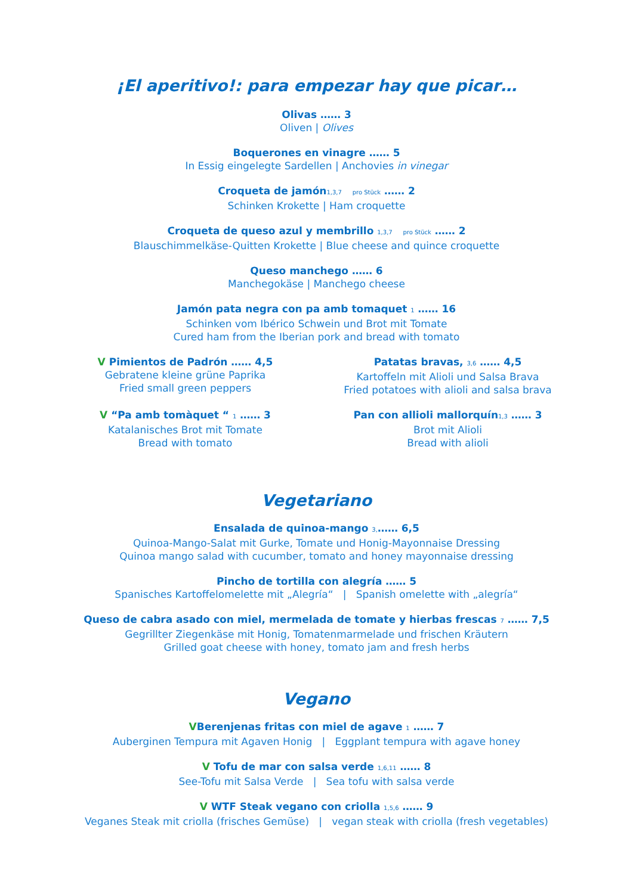¡El aperitivo!: para empezar hay que picar…
Olivas …… 3
Oliven | Olives
Boquerones en vinagre …… 5
In Essig eingelegte Sardellen | Anchovies in vinegar
Croqueta de jamón1,3,7 pro Stück …… 2
Schinken Krokette | Ham croquette
Croqueta de queso azul y membrillo 1,3,7 pro Stück …… 2
Blauschimmelkäse-Quitten Krokette | Blue cheese and quince croquette
Queso manchego …… 6
Manchegokäse | Manchego cheese
Jamón pata negra con pa amb tomaquet 1 …… 16
Schinken vom Ibérico Schwein und Brot mit Tomate
Cured ham from the Iberian pork and bread with tomato
V Pimientos de Padrón …… 4,5
Gebratene kleine grüne Paprika
Fried small green peppers
Patatas bravas, 3,6 …… 4,5
Kartoffeln mit Alioli und Salsa Brava
Fried potatoes with alioli and salsa brava
V “Pa amb tomàquet “ 1 …… 3
Katalanisches Brot mit Tomate
Bread with tomato
Pan con allioli mallorquín1,3 …… 3
Brot mit Alioli
Bread with alioli
Vegetariano
Ensalada de quinoa-mango 3,…… 6,5
Quinoa-Mango-Salat mit Gurke, Tomate und Honig-Mayonnaise Dressing
Quinoa mango salad with cucumber, tomato and honey mayonnaise dressing
Pincho de tortilla con alegría …… 5
Spanisches Kartoffelomelette mit „Alegría“ | Spanish omelette with „alegría“
Queso de cabra asado con miel, mermelada de tomate y hierbas frescas 7 …… 7,5
Gegrillter Ziegenkäse mit Honig, Tomatenmarmelade und frischen Kräutern
Grilled goat cheese with honey, tomato jam and fresh herbs
Vegano
VBerenjenas fritas con miel de agave 1 …… 7
Auberginen Tempura mit Agaven Honig | Eggplant tempura with agave honey
V Tofu de mar con salsa verde 1,6,11 …… 8
See-Tofu mit Salsa Verde | Sea tofu with salsa verde
V WTF Steak vegano con criolla 1,5,6 …… 9
Veganes Steak mit criolla (frisches Gemüse) | vegan steak with criolla (fresh vegetables)